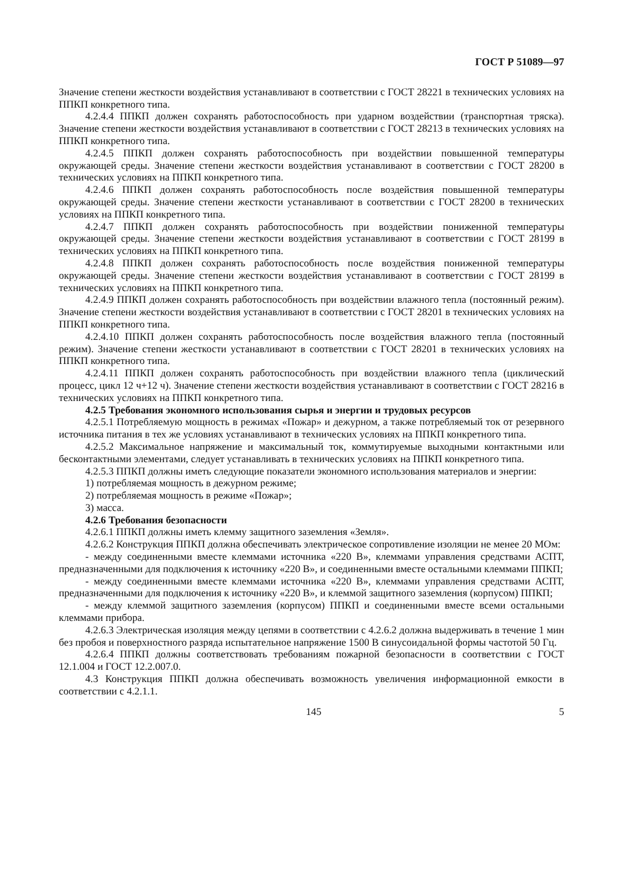ГОСТ Р 51089—97
Значение степени жесткости воздействия устанавливают в соответствии с ГОСТ 28221 в технических условиях на ППКП конкретного типа.
4.2.4.4 ППКП должен сохранять работоспособность при ударном воздействии (транспортная тряска). Значение степени жесткости воздействия устанавливают в соответствии с ГОСТ 28213 в технических условиях на ППКП конкретного типа.
4.2.4.5 ППКП должен сохранять работоспособность при воздействии повышенной температуры окружающей среды. Значение степени жесткости воздействия устанавливают в соответствии с ГОСТ 28200 в технических условиях на ППКП конкретного типа.
4.2.4.6 ППКП должен сохранять работоспособность после воздействия повышенной температуры окружающей среды. Значение степени жесткости устанавливают в соответствии с ГОСТ 28200 в технических условиях на ППКП конкретного типа.
4.2.4.7 ППКП должен сохранять работоспособность при воздействии пониженной температуры окружающей среды. Значение степени жесткости воздействия устанавливают в соответствии с ГОСТ 28199 в технических условиях на ППКП конкретного типа.
4.2.4.8 ППКП должен сохранять работоспособность после воздействия пониженной температуры окружающей среды. Значение степени жесткости воздействия устанавливают в соответствии с ГОСТ 28199 в технических условиях на ППКП конкретного типа.
4.2.4.9 ППКП должен сохранять работоспособность при воздействии влажного тепла (постоянный режим). Значение степени жесткости воздействия устанавливают в соответствии с ГОСТ 28201 в технических условиях на ППКП конкретного типа.
4.2.4.10 ППКП должен сохранять работоспособность после воздействия влажного тепла (постоянный режим). Значение степени жесткости устанавливают в соответствии с ГОСТ 28201 в технических условиях на ППКП конкретного типа.
4.2.4.11 ППКП должен сохранять работоспособность при воздействии влажного тепла (циклический процесс, цикл 12 ч+12 ч). Значение степени жесткости воздействия устанавливают в соответствии с ГОСТ 28216 в технических условиях на ППКП конкретного типа.
4.2.5 Требования экономного использования сырья и энергии и трудовых ресурсов
4.2.5.1 Потребляемую мощность в режимах «Пожар» и дежурном, а также потребляемый ток от резервного источника питания в тех же условиях устанавливают в технических условиях на ППКП конкретного типа.
4.2.5.2 Максимальное напряжение и максимальный ток, коммутируемые выходными контактными или бесконтактными элементами, следует устанавливать в технических условиях на ППКП конкретного типа.
4.2.5.3 ППКП должны иметь следующие показатели экономного использования материалов и энергии:
1) потребляемая мощность в дежурном режиме;
2) потребляемая мощность в режиме «Пожар»;
3) масса.
4.2.6 Требования безопасности
4.2.6.1 ППКП должны иметь клемму защитного заземления «Земля».
4.2.6.2 Конструкция ППКП должна обеспечивать электрическое сопротивление изоляции не менее 20 МОм:
- между соединенными вместе клеммами источника «220 В», клеммами управления средствами АСПТ, предназначенными для подключения к источнику «220 В», и соединенными вместе остальными клеммами ППКП;
- между соединенными вместе клеммами источника «220 В», клеммами управления средствами АСПТ, предназначенными для подключения к источнику «220 В», и клеммой защитного заземления (корпусом) ППКП;
- между клеммой защитного заземления (корпусом) ППКП и соединенными вместе всеми остальными клеммами прибора.
4.2.6.3 Электрическая изоляция между цепями в соответствии с 4.2.6.2 должна выдерживать в течение 1 мин без пробоя и поверхностного разряда испытательное напряжение 1500 В синусоидальной формы частотой 50 Гц.
4.2.6.4 ППКП должны соответствовать требованиям пожарной безопасности в соответствии с ГОСТ 12.1.004 и ГОСТ 12.2.007.0.
4.3 Конструкция ППКП должна обеспечивать возможность увеличения информационной емкости в соответствии с 4.2.1.1.
145 5